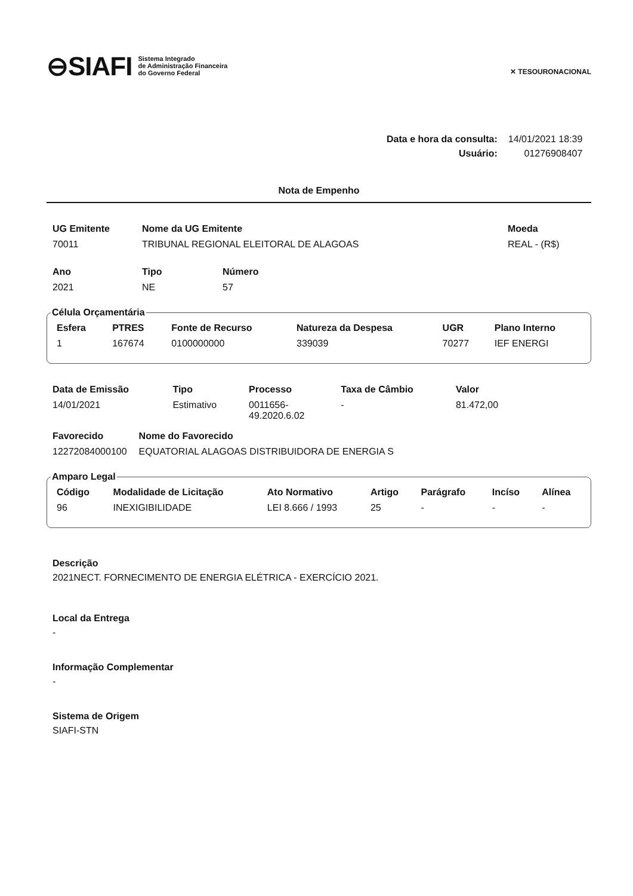⊖SIAFI Sistema Integrado
de Administração Financeira
do Governo Federal
✕ TESOURONACIONAL
| Data e hora da consulta: | 14/01/2021 18:39 |
| Usuário: | 01276908407 |
Nota de Empenho
| UG Emitente | Nome da UG Emitente | Moeda |
| --- | --- | --- |
| 70011 | TRIBUNAL REGIONAL ELEITORAL DE ALAGOAS | REAL - (R$) |
| Ano | Tipo | Número |
| --- | --- | --- |
| 2021 | NE | 57 |
Célula Orçamentária
| Esfera | PTRES | Fonte de Recurso | Natureza da Despesa | UGR | Plano Interno |
| --- | --- | --- | --- | --- | --- |
| 1 | 167674 | 0100000000 | 339039 | 70277 | IEF ENERGI |
| Data de Emissão | Tipo | Processo | Taxa de Câmbio | Valor |
| --- | --- | --- | --- | --- |
| 14/01/2021 | Estimativo | 0011656- 49.2020.6.02 | - | 81.472,00 |
| Favorecido | Nome do Favorecido |
| --- | --- |
| 12272084000100 | EQUATORIAL ALAGOAS DISTRIBUIDORA DE ENERGIA S |
Amparo Legal
| Código | Modalidade de Licitação | Ato Normativo | Artigo | Parágrafo | Incíso | Alínea |
| --- | --- | --- | --- | --- | --- | --- |
| 96 | INEXIGIBILIDADE | LEI 8.666 / 1993 | 25 | - | - | - |
Descrição
2021NECT. FORNECIMENTO DE ENERGIA ELÉTRICA - EXERCÍCIO 2021.
Local da Entrega
-
Informação Complementar
-
Sistema de Origem
SIAFI-STN